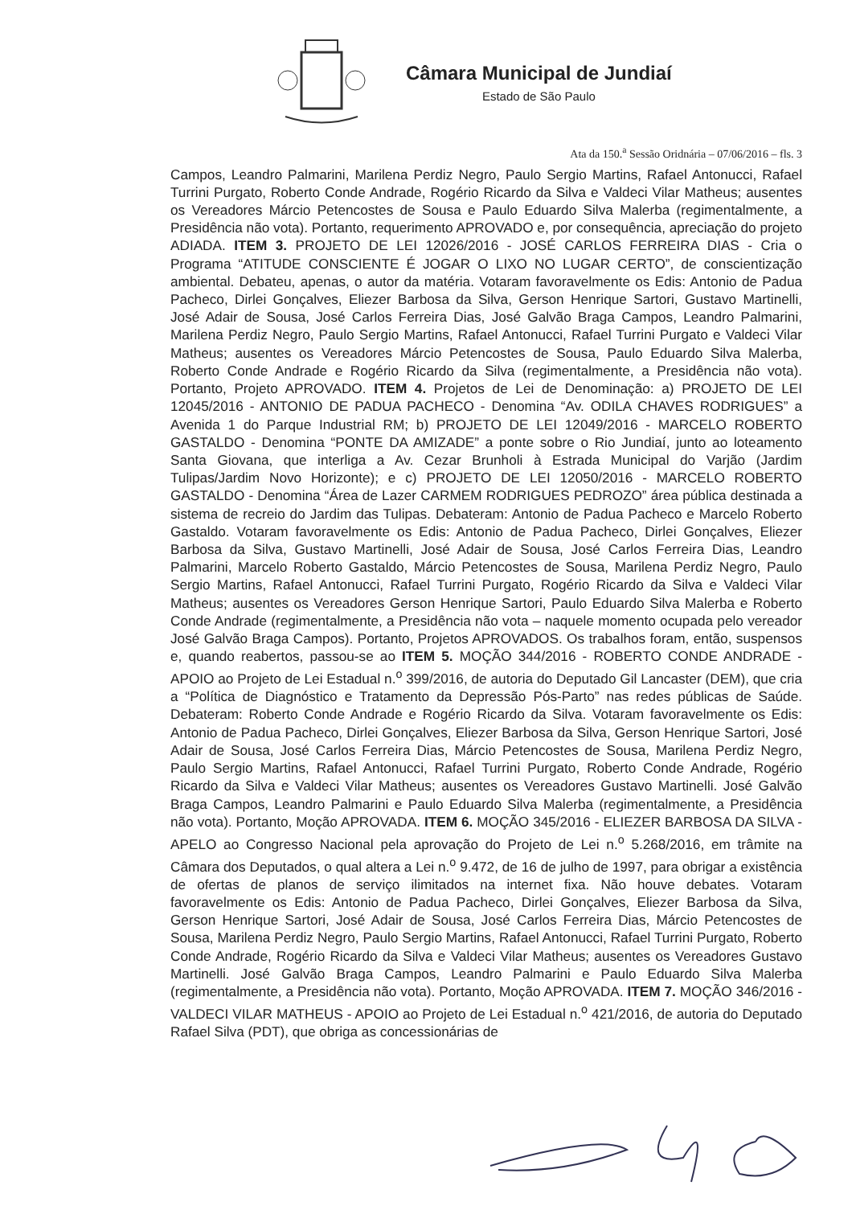Câmara Municipal de Jundiaí
Estado de São Paulo
Ata da 150.<sup>a</sup> Sessão Oridnária – 07/06/2016 – fls. 3
Campos, Leandro Palmarini, Marilena Perdiz Negro, Paulo Sergio Martins, Rafael Antonucci, Rafael Turrini Purgato, Roberto Conde Andrade, Rogério Ricardo da Silva e Valdeci Vilar Matheus; ausentes os Vereadores Márcio Petencostes de Sousa e Paulo Eduardo Silva Malerba (regimentalmente, a Presidência não vota). Portanto, requerimento APROVADO e, por consequência, apreciação do projeto ADIADA. ITEM 3. PROJETO DE LEI 12026/2016 - JOSÉ CARLOS FERREIRA DIAS - Cria o Programa “ATITUDE CONSCIENTE É JOGAR O LIXO NO LUGAR CERTO”, de conscientização ambiental. Debateu, apenas, o autor da matéria. Votaram favoravelmente os Edis: Antonio de Padua Pacheco, Dirlei Gonçalves, Eliezer Barbosa da Silva, Gerson Henrique Sartori, Gustavo Martinelli, José Adair de Sousa, José Carlos Ferreira Dias, José Galvão Braga Campos, Leandro Palmarini, Marilena Perdiz Negro, Paulo Sergio Martins, Rafael Antonucci, Rafael Turrini Purgato e Valdeci Vilar Matheus; ausentes os Vereadores Márcio Petencostes de Sousa, Paulo Eduardo Silva Malerba, Roberto Conde Andrade e Rogério Ricardo da Silva (regimentalmente, a Presidência não vota). Portanto, Projeto APROVADO. ITEM 4. Projetos de Lei de Denominação: a) PROJETO DE LEI 12045/2016 - ANTONIO DE PADUA PACHECO - Denomina “Av. ODILA CHAVES RODRIGUES” a Avenida 1 do Parque Industrial RM; b) PROJETO DE LEI 12049/2016 - MARCELO ROBERTO GASTALDO - Denomina “PONTE DA AMIZADE” a ponte sobre o Rio Jundiaí, junto ao loteamento Santa Giovana, que interliga a Av. Cezar Brunholi à Estrada Municipal do Varjão (Jardim Tulipas/Jardim Novo Horizonte); e c) PROJETO DE LEI 12050/2016 - MARCELO ROBERTO GASTALDO - Denomina “Área de Lazer CARMEM RODRIGUES PEDROZO” área pública destinada a sistema de recreio do Jardim das Tulipas. Debateram: Antonio de Padua Pacheco e Marcelo Roberto Gastaldo. Votaram favoravelmente os Edis: Antonio de Padua Pacheco, Dirlei Gonçalves, Eliezer Barbosa da Silva, Gustavo Martinelli, José Adair de Sousa, José Carlos Ferreira Dias, Leandro Palmarini, Marcelo Roberto Gastaldo, Márcio Petencostes de Sousa, Marilena Perdiz Negro, Paulo Sergio Martins, Rafael Antonucci, Rafael Turrini Purgato, Rogério Ricardo da Silva e Valdeci Vilar Matheus; ausentes os Vereadores Gerson Henrique Sartori, Paulo Eduardo Silva Malerba e Roberto Conde Andrade (regimentalmente, a Presidência não vota – naquele momento ocupada pelo vereador José Galvão Braga Campos). Portanto, Projetos APROVADOS. Os trabalhos foram, então, suspensos e, quando reabertos, passou-se ao ITEM 5. MOÇÃO 344/2016 - ROBERTO CONDE ANDRADE - APOIO ao Projeto de Lei Estadual n.<sup>o</sup> 399/2016, de autoria do Deputado Gil Lancaster (DEM), que cria a “Política de Diagnóstico e Tratamento da Depressão Pós-Parto” nas redes públicas de Saúde. Debateram: Roberto Conde Andrade e Rogério Ricardo da Silva. Votaram favoravelmente os Edis: Antonio de Padua Pacheco, Dirlei Gonçalves, Eliezer Barbosa da Silva, Gerson Henrique Sartori, José Adair de Sousa, José Carlos Ferreira Dias, Márcio Petencostes de Sousa, Marilena Perdiz Negro, Paulo Sergio Martins, Rafael Antonucci, Rafael Turrini Purgato, Roberto Conde Andrade, Rogério Ricardo da Silva e Valdeci Vilar Matheus; ausentes os Vereadores Gustavo Martinelli. José Galvão Braga Campos, Leandro Palmarini e Paulo Eduardo Silva Malerba (regimentalmente, a Presidência não vota). Portanto, Moção APROVADA. ITEM 6. MOÇÃO 345/2016 - ELIEZER BARBOSA DA SILVA - APELO ao Congresso Nacional pela aprovação do Projeto de Lei n.<sup>o</sup> 5.268/2016, em trâmite na Câmara dos Deputados, o qual altera a Lei n.<sup>o</sup> 9.472, de 16 de julho de 1997, para obrigar a existência de ofertas de planos de serviço ilimitados na internet fixa. Não houve debates. Votaram favoravelmente os Edis: Antonio de Padua Pacheco, Dirlei Gonçalves, Eliezer Barbosa da Silva, Gerson Henrique Sartori, José Adair de Sousa, José Carlos Ferreira Dias, Márcio Petencostes de Sousa, Marilena Perdiz Negro, Paulo Sergio Martins, Rafael Antonucci, Rafael Turrini Purgato, Roberto Conde Andrade, Rogério Ricardo da Silva e Valdeci Vilar Matheus; ausentes os Vereadores Gustavo Martinelli. José Galvão Braga Campos, Leandro Palmarini e Paulo Eduardo Silva Malerba (regimentalmente, a Presidência não vota). Portanto, Moção APROVADA. ITEM 7. MOÇÃO 346/2016 - VALDECI VILAR MATHEUS - APOIO ao Projeto de Lei Estadual n.<sup>o</sup> 421/2016, de autoria do Deputado Rafael Silva (PDT), que obriga as concessionárias de